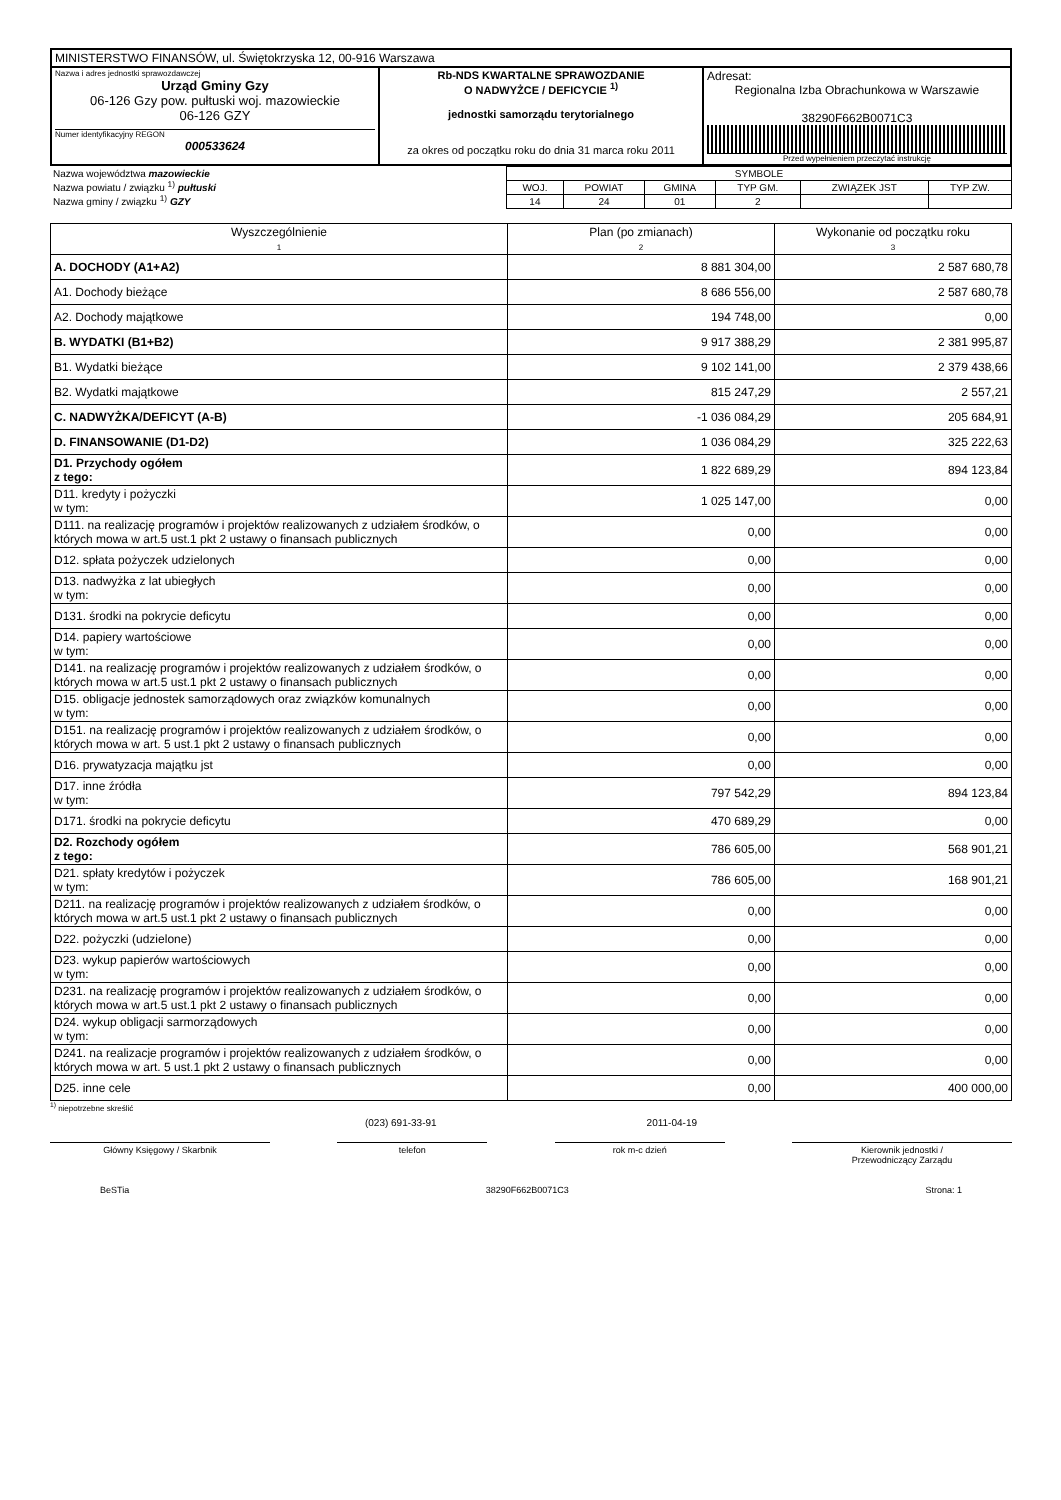| MINISTERSTWO FINANSÓW, ul. Świętokrzyska 12, 00-916 Warszawa | | |
| Nazwa i adres jednostki sprawozdawczej Urząd Gminy Gzy 06-126 Gzy pow. pułtuski woj. mazowieckie 06-126 GZY Numer identyfikacyjny REGON 000533624 | Rb-NDS KWARTALNE SPRAWOZDANIE O NADWYŻCE / DEFICYCIE <sup>1)</sup> jednostki samorządu terytorialnego za okres od początku roku do dnia 31 marca roku 2011 | Adresat: Regionalna Izba Obrachunkowa w Warszawie 38290F662B0071C3 Przed wypełnieniem przeczytać instrukcję |
| Nazwa województwa mazowieckie Nazwa powiatu / związku <sup>1)</sup> pułtuski Nazwa gminy / związku <sup>1)</sup> GZY | SYMBOLE | | | | | |
| | WOJ. | POWIAT | GMINA | TYP GM. | ZWIĄZEK JST | TYP ZW. |
| | 14 | 24 | 01 | 2 | | |
| Wyszczególnienie 1 | Plan (po zmianach) 2 | Wykonanie od początku roku 3 |
| --- | --- | --- |
| A. DOCHODY (A1+A2) | 8 881 304,00 | 2 587 680,78 |
| A1. Dochody bieżące | 8 686 556,00 | 2 587 680,78 |
| A2. Dochody majątkowe | 194 748,00 | 0,00 |
| B. WYDATKI (B1+B2) | 9 917 388,29 | 2 381 995,87 |
| B1. Wydatki bieżące | 9 102 141,00 | 2 379 438,66 |
| B2. Wydatki majątkowe | 815 247,29 | 2 557,21 |
| C. NADWYŻKA/DEFICYT (A-B) | -1 036 084,29 | 205 684,91 |
| D. FINANSOWANIE (D1-D2) | 1 036 084,29 | 325 222,63 |
| D1. Przychody ogółem z tego: | 1 822 689,29 | 894 123,84 |
| D11. kredyty i pożyczki w tym: | 1 025 147,00 | 0,00 |
| D111. na realizację programów i projektów realizowanych z udziałem środków, o których mowa w art.5 ust.1 pkt 2 ustawy o finansach publicznych | 0,00 | 0,00 |
| D12. spłata pożyczek udzielonych | 0,00 | 0,00 |
| D13. nadwyżka z lat ubiegłych w tym: | 0,00 | 0,00 |
| D131. środki na pokrycie deficytu | 0,00 | 0,00 |
| D14. papiery wartościowe w tym: | 0,00 | 0,00 |
| D141. na realizację programów i projektów realizowanych z udziałem środków, o których mowa w art.5 ust.1 pkt 2 ustawy o finansach publicznych | 0,00 | 0,00 |
| D15. obligacje jednostek samorządowych oraz związków komunalnych w tym: | 0,00 | 0,00 |
| D151. na realizację programów i projektów realizowanych z udziałem środków, o których mowa w art. 5 ust.1 pkt 2 ustawy o finansach publicznych | 0,00 | 0,00 |
| D16. prywatyzacja majątku jst | 0,00 | 0,00 |
| D17. inne źródła w tym: | 797 542,29 | 894 123,84 |
| D171. środki na pokrycie deficytu | 470 689,29 | 0,00 |
| D2. Rozchody ogółem z tego: | 786 605,00 | 568 901,21 |
| D21. spłaty kredytów i pożyczek w tym: | 786 605,00 | 168 901,21 |
| D211. na realizację programów i projektów realizowanych z udziałem środków, o których mowa w art.5 ust.1 pkt 2 ustawy o finansach publicznych | 0,00 | 0,00 |
| D22. pożyczki (udzielone) | 0,00 | 0,00 |
| D23. wykup papierów wartościowych w tym: | 0,00 | 0,00 |
| D231. na realizację programów i projektów realizowanych z udziałem środków, o których mowa w art.5 ust.1 pkt 2 ustawy o finansach publicznych | 0,00 | 0,00 |
| D24. wykup obligacji sarmorządowych w tym: | 0,00 | 0,00 |
| D241. na realizacje programów i projektów realizowanych z udziałem środków, o których mowa w art. 5 ust.1 pkt 2 ustawy o finansach publicznych | 0,00 | 0,00 |
| D25. inne cele | 0,00 | 400 000,00 |
<sup>1)</sup> niepotrzebne skreślić
(023) 691-33-91 2011-04-19
Główny Księgowy / Skarbnik telefon rok m-c dzień Kierownik jednostki /
Przewodniczący Zarządu
BeSTia 38290F662B0071C3 Strona: 1